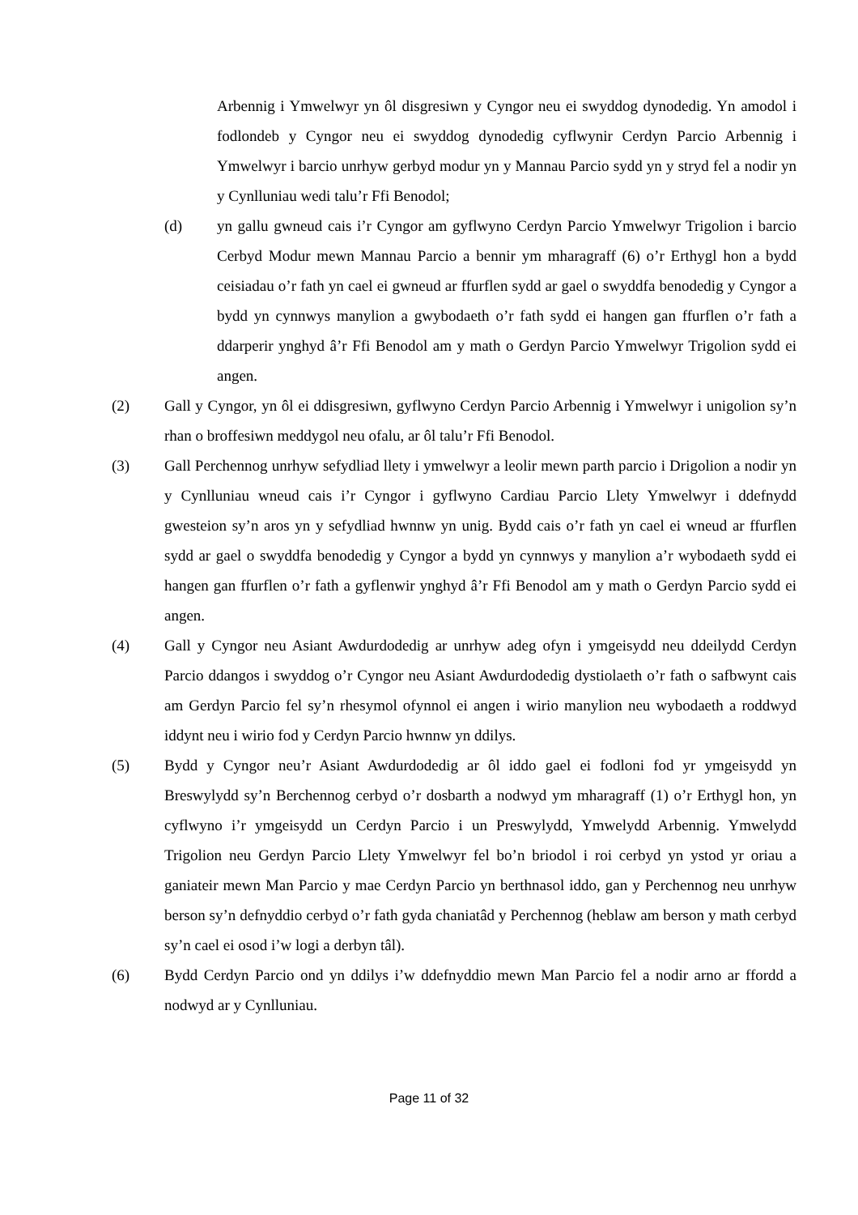Arbennig i Ymwelwyr yn ôl disgresiwn y Cyngor neu ei swyddog dynodedig. Yn amodol i fodlondeb y Cyngor neu ei swyddog dynodedig cyflwynir Cerdyn Parcio Arbennig i Ymwelwyr i barcio unrhyw gerbyd modur yn y Mannau Parcio sydd yn y stryd fel a nodir yn y Cynlluniau wedi talu’r Ffi Benodol;
(d) yn gallu gwneud cais i’r Cyngor am gyflwyno Cerdyn Parcio Ymwelwyr Trigolion i barcio Cerbyd Modur mewn Mannau Parcio a bennir ym mharagraff (6) o’r Erthygl hon a bydd ceisiadau o’r fath yn cael ei gwneud ar ffurflen sydd ar gael o swyddfa benodedig y Cyngor a bydd yn cynnwys manylion a gwybodaeth o’r fath sydd ei hangen gan ffurflen o’r fath a ddarperir ynghyd â’r Ffi Benodol am y math o Gerdyn Parcio Ymwelwyr Trigolion sydd ei angen.
(2) Gall y Cyngor, yn ôl ei ddisgresiwn, gyflwyno Cerdyn Parcio Arbennig i Ymwelwyr i unigolion sy’n rhan o broffesiwn meddygol neu ofalu, ar ôl talu’r Ffi Benodol.
(3) Gall Perchennog unrhyw sefydliad llety i ymwelwyr a leolir mewn parth parcio i Drigolion a nodir yn y Cynlluniau wneud cais i’r Cyngor i gyflwyno Cardiau Parcio Llety Ymwelwyr i ddefnydd gwesteion sy’n aros yn y sefydliad hwnnw yn unig. Bydd cais o’r fath yn cael ei wneud ar ffurflen sydd ar gael o swyddfa benodedig y Cyngor a bydd yn cynnwys y manylion a’r wybodaeth sydd ei hangen gan ffurflen o’r fath a gyflenwir ynghyd â’r Ffi Benodol am y math o Gerdyn Parcio sydd ei angen.
(4) Gall y Cyngor neu Asiant Awdurdodedig ar unrhyw adeg ofyn i ymgeisydd neu ddeilydd Cerdyn Parcio ddangos i swyddog o’r Cyngor neu Asiant Awdurdodedig dystiolaeth o’r fath o safbwynt cais am Gerdyn Parcio fel sy’n rhesymol ofynnol ei angen i wirio manylion neu wybodaeth a roddwyd iddynt neu i wirio fod y Cerdyn Parcio hwnnw yn ddilys.
(5) Bydd y Cyngor neu’r Asiant Awdurdodedig ar ôl iddo gael ei fodloni fod yr ymgeisydd yn Breswylydd sy’n Berchennog cerbyd o’r dosbarth a nodwyd ym mharagraff (1) o’r Erthygl hon, yn cyflwyno i’r ymgeisydd un Cerdyn Parcio i un Preswylydd, Ymwelydd Arbennig. Ymwelydd Trigolion neu Gerdyn Parcio Llety Ymwelwyr fel bo’n briodol i roi cerbyd yn ystod yr oriau a ganiateir mewn Man Parcio y mae Cerdyn Parcio yn berthnasol iddo, gan y Perchennog neu unrhyw berson sy’n defnyddio cerbyd o’r fath gyda chaniatâd y Perchennog (heblaw am berson y math cerbyd sy’n cael ei osod i’w logi a derbyn tâl).
(6) Bydd Cerdyn Parcio ond yn ddilys i’w ddefnyddio mewn Man Parcio fel a nodir arno ar ffordd a nodwyd ar y Cynlluniau.
Page 11 of 32